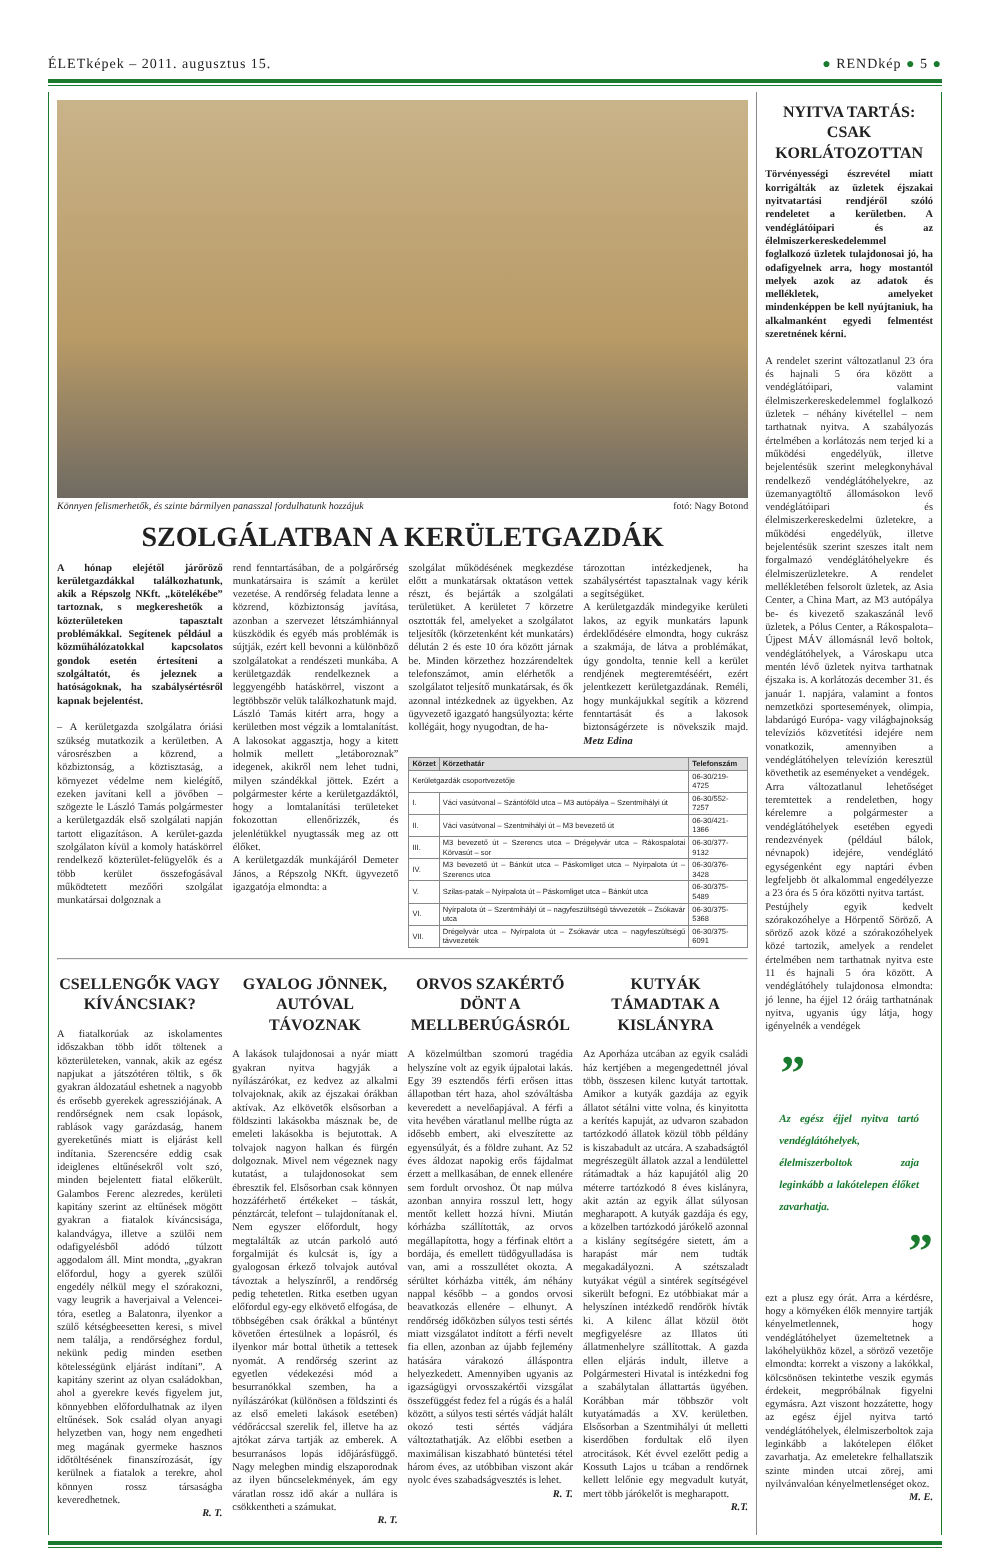ÉLETképek – 2011. augusztus 15. ● RENDkép ● 5 ●
Könnyen felismerhetők, és szinte bármilyen panasszal fordulhatunk hozzájuk fotó: Nagy Botond
SZOLGÁLATBAN A KERÜLETGAZDÁK
A hónap elejétől járőröző kerületgazdákkal találkozhatunk, akik a Répszolg NKft. „kötelékébe” tartoznak, s megkereshetők a közterületeken tapasztalt problémákkal. Segítenek például a közműhálózatokkal kapcsolatos gondok esetén értesíteni a szolgáltatót, és jeleznek a hatóságoknak, ha szabálysértésről kapnak bejelentést.
– A kerületgazda szolgálatra óriási szükség mutatkozik a kerületben. A városrészben a közrend, a közbiztonság, a köztisztaság, a környezet védelme nem kielégítő, ezeken javítani kell a jövőben – szögezte le László Tamás polgármester a kerületgazdák első szolgálati napján tartott eligazításon. A kerület-gazda szolgálaton kívül a komoly hatáskörrel rendelkező közterület-felügyelők és a több kerület összefogásával működtetett mezőőri szolgálat munkatársai dolgoznak a
rend fenntartásában, de a polgárőrség munkatársaira is számít a kerület vezetése. A rendőrség feladata lenne a közrend, közbiztonság javítása, azonban a szervezet létszámhiánnyal küszködik és egyéb más problémák is sújtják, ezért kell bevonni a különböző szolgálatokat a rendészeti munkába. A kerületgazdák rendelkeznek a leggyengébb hatáskörrel, viszont a legtöbbször velük találkozhatunk majd.
László Tamás kitért arra, hogy a kerületben most végzik a lomtalanítást. A lakosokat aggasztja, hogy a kitett holmik mellett „letáboroznak” idegenek, akikről nem lehet tudni, milyen szándékkal jöttek. Ezért a polgármester kérte a kerületgazdáktól, hogy a lomtalanítási területeket fokozottan ellenőrizzék, és jelenlétükkel nyugtassák meg az ott élőket.
A kerületgazdák munkájáról Demeter János, a Répszolg NKft. ügyvezető igazgatója elmondta: a
szolgálat működésének megkezdése előtt a munkatársak oktatáson vettek részt, és bejárták a szolgálati területüket. A kerületet 7 körzetre osztották fel, amelyeket a szolgálatot teljesítők (körzetenként két munkatárs) délután 2 és este 10 óra között járnak be. Minden körzethez hozzárendeltek telefonszámot, amin elérhetők a szolgálatot teljesítő munkatársak, és ők azonnal intézkednek az ügyekben. Az ügyvezető igazgató hangsúlyozta: kérte kollégáit, hogy nyugodtan, de ha-
tározottan intézkedjenek, ha szabálysértést tapasztalnak vagy kérik a segítségüket.
A kerületgazdák mindegyike kerületi lakos, az egyik munkatárs lapunk érdeklődésére elmondta, hogy cukrász a szakmája, de látva a problémákat, úgy gondolta, tennie kell a kerület rendjének megteremtéséért, ezért jelentkezett kerületgazdának. Reméli, hogy munkájukkal segítik a közrend fenntartását és a lakosok biztonságérzete is növekszik majd. Metz Edina
| Körzet | Körzethatár | Telefonszám |
| --- | --- | --- |
| Kerületgazdák csoportvezetője | | 06-30/219-4725 |
| I. | Váci vasútvonal – Szántóföld utca – M3 autópálya – Szentmihályi út | 06-30/552-7257 |
| II. | Váci vasútvonal – Szentmihályi út – M3 bevezető út | 06-30/421-1366 |
| III. | M3 bevezető út – Szerencs utca – Drégelyvár utca – Rákospalotai Körvasút – sor | 06-30/377-9132 |
| IV. | M3 bevezető út – Bánkút utca – Páskomliget utca – Nyírpalota út – Szerencs utca | 06-30/376-3428 |
| V. | Szilas-patak – Nyírpalota út – Páskomliget utca – Bánkút utca | 06-30/375-5489 |
| VI. | Nyírpalota út – Szentmihályi út – nagyfeszültségű távvezeték – Zsókavár utca | 06-30/375-5368 |
| VII. | Drégelyvár utca – Nyírpalota út – Zsókavár utca – nagyfeszültségű távvezeték | 06-30/375-6091 |
CSELLENGŐK VAGY KÍVÁNCSIAK?
A fiatalkorúak az iskolamentes időszakban több időt töltenek a közterületeken, vannak, akik az egész napjukat a játszótéren töltik, s ők gyakran áldozatául eshetnek a nagyobb és erősebb gyerekek agressziójának. A rendőrségnek nem csak lopások, rablások vagy garázdaság, hanem gyereketűnés miatt is eljárást kell indítania. Szerencsére eddig csak ideiglenes eltűnésekről volt szó, minden bejelentett fiatal előkerült. Galambos Ferenc alezredes, kerületi kapitány szerint az eltűnések mögött gyakran a fiatalok kíváncsisága, kalandvágya, illetve a szülői nem odafigyelésből adódó túlzott aggodalom áll. Mint mondta, „gyakran előfordul, hogy a gyerek szülői engedély nélkül megy el szórakozni, vagy leugrik a haverjaival a Velencei-tóra, esetleg a Balatonra, ilyenkor a szülő kétségbeesetten keresi, s mivel nem találja, a rendőrséghez fordul, nekünk pedig minden esetben kötelességünk eljárást indítani”. A kapitány szerint az olyan családokban, ahol a gyerekre kevés figyelem jut, könnyebben előfordulhatnak az ilyen eltűnések. Sok család olyan anyagi helyzetben van, hogy nem engedheti meg magának gyermeke hasznos időtöltésének finanszírozását, így kerülnek a fiatalok a terekre, ahol könnyen rossz társaságba keveredhetnek.
R. T.
GYALOG JÖNNEK, AUTÓVAL TÁVOZNAK
A lakások tulajdonosai a nyár miatt gyakran nyitva hagyják a nyílászárókat, ez kedvez az alkalmi tolvajoknak, akik az éjszakai órákban aktívak. Az elkövetők elsősorban a földszinti lakásokba másznak be, de emeleti lakásokba is bejutottak. A tolvajok nagyon halkan és fürgén dolgoznak. Mivel nem végeznek nagy kutatást, a tulajdonosokat sem ébresztik fel. Elsősorban csak könnyen hozzáférhető értékeket – táskát, pénztárcát, telefont – tulajdonítanak el. Nem egyszer előfordult, hogy megtalálták az utcán parkoló autó forgalmiját és kulcsát is, így a gyalogosan érkező tolvajok autóval távoztak a helyszínről, a rendőrség pedig tehetetlen. Ritka esetben ugyan előfordul egy-egy elkövető elfogása, de többségében csak órákkal a bűntényt követően értesülnek a lopásról, és ilyenkor már bottal üthetik a tettesek nyomát. A rendőrség szerint az egyetlen védekezési mód a besurranókkal szemben, ha a nyílászárókat (különösen a földszinti és az első emeleti lakások esetében) védőráccsal szerelik fel, illetve ha az ajtókat zárva tartják az emberek. A besurranásos lopás időjárásfüggő. Nagy melegben mindig elszaporodnak az ilyen bűncselekmények, ám egy váratlan rossz idő akár a nullára is csökkentheti a számukat.
R. T.
ORVOS SZAKÉRTŐ DÖNT A MELLBERÚGÁSRÓL
A közelmúltban szomorú tragédia helyszíne volt az egyik újpalotai lakás. Egy 39 esztendős férfi erősen ittas állapotban tért haza, ahol szóváltásba keveredett a nevelőapjával. A férfi a vita hevében váratlanul mellbe rúgta az idősebb embert, aki elveszítette az egyensúlyát, és a földre zuhant. Az 52 éves áldozat napokig erős fájdalmat érzett a mellkasában, de ennek ellenére sem fordult orvoshoz. Öt nap múlva azonban annyira rosszul lett, hogy mentőt kellett hozzá hívni. Miután kórházba szállították, az orvos megállapította, hogy a férfinak eltört a bordája, és emellett tüdőgyulladása is van, ami a rosszullétet okozta. A sérültet kórházba vitték, ám néhány nappal később – a gondos orvosi beavatkozás ellenére – elhunyt. A rendőrség időközben súlyos testi sértés miatt vizsgálatot indított a férfi nevelt fia ellen, azonban az újabb fejlemény hatására várakozó álláspontra helyezkedett. Amennyiben ugyanis az igazságügyi orvosszakértői vizsgálat összefüggést fedez fel a rúgás és a halál között, a súlyos testi sértés vádját halált okozó testi sértés vádjára változtathatják. Az előbbi esetben a maximálisan kiszabható büntetési tétel három éves, az utóbbiban viszont akár nyolc éves szabadságvesztés is lehet.
R. T.
KUTYÁK TÁMADTAK A KISLÁNYRA
Az Aporháza utcában az egyik családi ház kertjében a megengedettnél jóval több, összesen kilenc kutyát tartottak. Amikor a kutyák gazdája az egyik állatot sétálni vitte volna, és kinyitotta a kerítés kapuját, az udvaron szabadon tartózkodó állatok közül több példány is kiszabadult az utcára. A szabadságtól megrészegült állatok azzal a lendülettel rátámadtak a ház kapujától alig 20 méterre tartózkodó 8 éves kislányra, akit aztán az egyik állat súlyosan megharapott. A kutyák gazdája és egy, a közelben tartózkodó járókelő azonnal a kislány segítségére sietett, ám a harapást már nem tudták megakadályozni. A szétszaladt kutyákat végül a sintérek segítségével sikerült befogni. Ez utóbbiakat már a helyszínen intézkedő rendőrök hívták ki. A kilenc állat közül ötöt megfigyelésre az Illatos úti állatmenhelyre szállítottak. A gazda ellen eljárás indult, illetve a Polgármesteri Hivatal is intézkedni fog a szabálytalan állattartás ügyében. Korábban már többször volt kutyatámadás a XV. kerületben. Elsősorban a Szentmihályi út melletti kiserdőben fordultak elő ilyen atrocitások. Két évvel ezelőtt pedig a Kossuth Lajos u tcában a rendőrnek kellett lelőnie egy megvadult kutyát, mert több járókelőt is megharapott.
R.T.
NYITVA TARTÁS: CSAK KORLÁTOZOTTAN
Törvényességi észrevétel miatt korrigálták az üzletek éjszakai nyitvatartási rendjéről szóló rendeletet a kerületben. A vendéglátóipari és az élelmiszerkereskedelemmel foglalkozó üzletek tulajdonosai jó, ha odafigyelnek arra, hogy mostantól melyek azok az adatok és mellékletek, amelyeket mindenképpen be kell nyújtaniuk, ha alkalmanként egyedi felmentést szeretnének kérni.
A rendelet szerint változatlanul 23 óra és hajnali 5 óra között a vendéglátóipari, valamint élelmiszerkereskedelemmel foglalkozó üzletek – néhány kivétellel – nem tarthatnak nyitva. A szabályozás értelmében a korlátozás nem terjed ki a működési engedélyük, illetve bejelentésük szerint melegkonyhával rendelkező vendéglátóhelyekre, az üzemanyagtöltő állomásokon levő vendéglátóipari és élelmiszerkereskedelmi üzletekre, a működési engedélyük, illetve bejelentésük szerint szeszes italt nem forgalmazó vendéglátóhelyekre és élelmiszerüzletekre. A rendelet mellékletében felsorolt üzletek, az Asia Center, a China Mart, az M3 autópálya be- és kivezető szakaszánál levő üzletek, a Pólus Center, a Rákospalota–Újpest MÁV állomásnál levő boltok, vendéglátóhelyek, a Városkapu utca mentén lévő üzletek nyitva tarthatnak éjszaka is. A korlátozás december 31. és január 1. napjára, valamint a fontos nemzetközi sportesemények, olimpia, labdarúgó Európa- vagy világbajnokság televíziós közvetítési idejére nem vonatkozik, amennyiben a vendéglátóhelyen televízión keresztül követhetik az eseményeket a vendégek.
Arra változatlanul lehetőséget teremtettek a rendeletben, hogy kérelemre a polgármester a vendéglátóhelyek esetében egyedi rendezvények (például bálok, névnapok) idejére, vendéglátó egységenként egy naptári évben legfeljebb öt alkalommal engedélyezze a 23 óra és 5 óra közötti nyitva tartást.
Pestújhely egyik kedvelt szórakozóhelye a Hörpentő Söröző. A söröző azok közé a szórakozóhelyek közé tartozik, amelyek a rendelet értelmében nem tarthatnak nyitva este 11 és hajnali 5 óra között. A vendéglátóhely tulajdonosa elmondta: jó lenne, ha éjjel 12 óráig tarthatnának nyitva, ugyanis úgy látja, hogy igényelnék a vendégek
”
Az egész éjjel nyitva tartó vendéglátóhelyek, élelmiszerboltok zaja leginkább a lakótelepen élőket zavarhatja.
”
ezt a plusz egy órát. Arra a kérdésre, hogy a környéken élők mennyire tartják kényelmetlennek, hogy vendéglátóhelyet üzemeltetnek a lakóhelyükhöz közel, a söröző vezetője elmondta: korrekt a viszony a lakókkal, kölcsönösen tekintetbe veszik egymás érdekeit, megpróbálnak figyelni egymásra. Azt viszont hozzátette, hogy az egész éjjel nyitva tartó vendéglátóhelyek, élelmiszerboltok zaja leginkább a lakótelepen élőket zavarhatja. Az emeletekre felhallatszik szinte minden utcai zörej, ami nyilvánvalóan kényelmetlenséget okoz.
M. E.